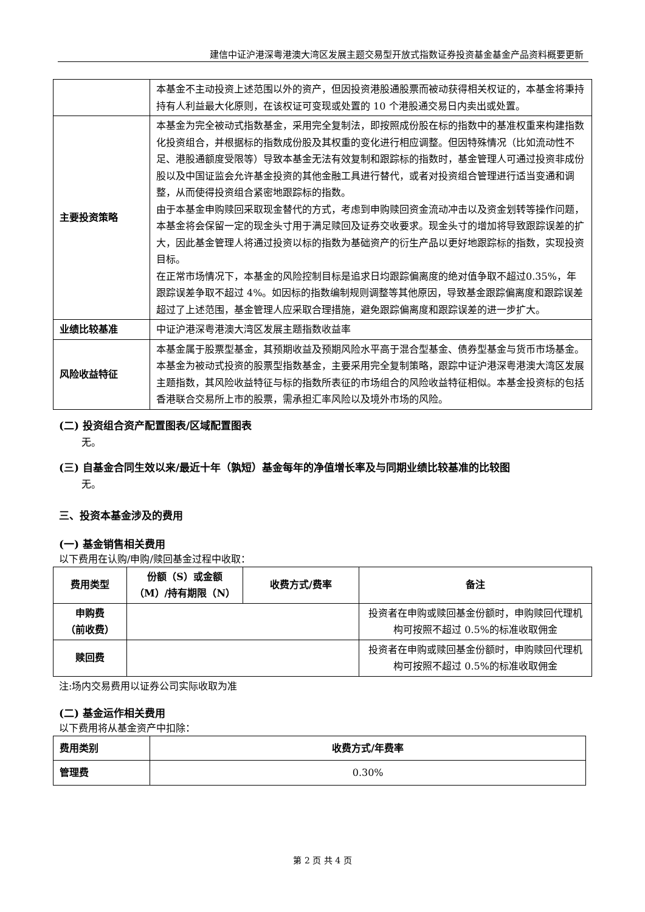建信中证沪港深粤港澳大湾区发展主题交易型开放式指数证券投资基金基金产品资料概要更新
| | 本基金不主动投资上述范围以外的资产，但因投资港股通股票而被动获得相关权证的，本基金将秉持持有人利益最大化原则，在该权证可变现或处置的 10 个港股通交易日内卖出或处置。 |
| 主要投资策略 | 本基金为完全被动式指数基金，采用完全复制法，即按照成份股在标的指数中的基准权重来构建指数化投资组合，并根据标的指数成份股及其权重的变化进行相应调整。但因特殊情况（比如流动性不足、港股通额度受限等）导致本基金无法有效复制和跟踪标的指数时，基金管理人可通过投资非成份股以及中国证监会允许基金投资的其他金融工具进行替代，或者对投资组合管理进行适当变通和调整，从而使得投资组合紧密地跟踪标的指数。 由于本基金申购赎回采取现金替代的方式，考虑到申购赎回资金流动冲击以及资金划转等操作问题，本基金将会保留一定的现金头寸用于满足赎回及证券交收要求。现金头寸的增加将导致跟踪误差的扩大，因此基金管理人将通过投资以标的指数为基础资产的衍生产品以更好地跟踪标的指数，实现投资目标。 在正常市场情况下，本基金的风险控制目标是追求日均跟踪偏离度的绝对值争取不超过0.35%，年跟踪误差争取不超过 4%。如因标的指数编制规则调整等其他原因，导致基金跟踪偏离度和跟踪误差超过了上述范围，基金管理人应采取合理措施，避免跟踪偏离度和跟踪误差的进一步扩大。 |
| 业绩比较基准 | 中证沪港深粤港澳大湾区发展主题指数收益率 |
| 风险收益特征 | 本基金属于股票型基金，其预期收益及预期风险水平高于混合型基金、债券型基金与货币市场基金。 本基金为被动式投资的股票型指数基金，主要采用完全复制策略，跟踪中证沪港深粤港澳大湾区发展主题指数，其风险收益特征与标的指数所表征的市场组合的风险收益特征相似。本基金投资标的包括香港联合交易所上市的股票，需承担汇率风险以及境外市场的风险。 |
(二) 投资组合资产配置图表/区域配置图表
无。
(三) 自基金合同生效以来/最近十年（孰短）基金每年的净值增长率及与同期业绩比较基准的比较图
无。
三、投资本基金涉及的费用
(一) 基金销售相关费用
以下费用在认购/申购/赎回基金过程中收取：
| 费用类型 | 份额（S）或金额（M）/持有期限（N） | 收费方式/费率 | 备注 |
| --- | --- | --- | --- |
| 申购费 （前收费） | | | 投资者在申购或赎回基金份额时，申购赎回代理机构可按照不超过 0.5%的标准收取佣金 |
| 赎回费 | | | 投资者在申购或赎回基金份额时，申购赎回代理机构可按照不超过 0.5%的标准收取佣金 |
注:场内交易费用以证券公司实际收取为准
(二) 基金运作相关费用
以下费用将从基金资产中扣除：
| 费用类别 | 收费方式/年费率 |
| --- | --- |
| 管理费 | 0.30% |
第 2 页 共 4 页